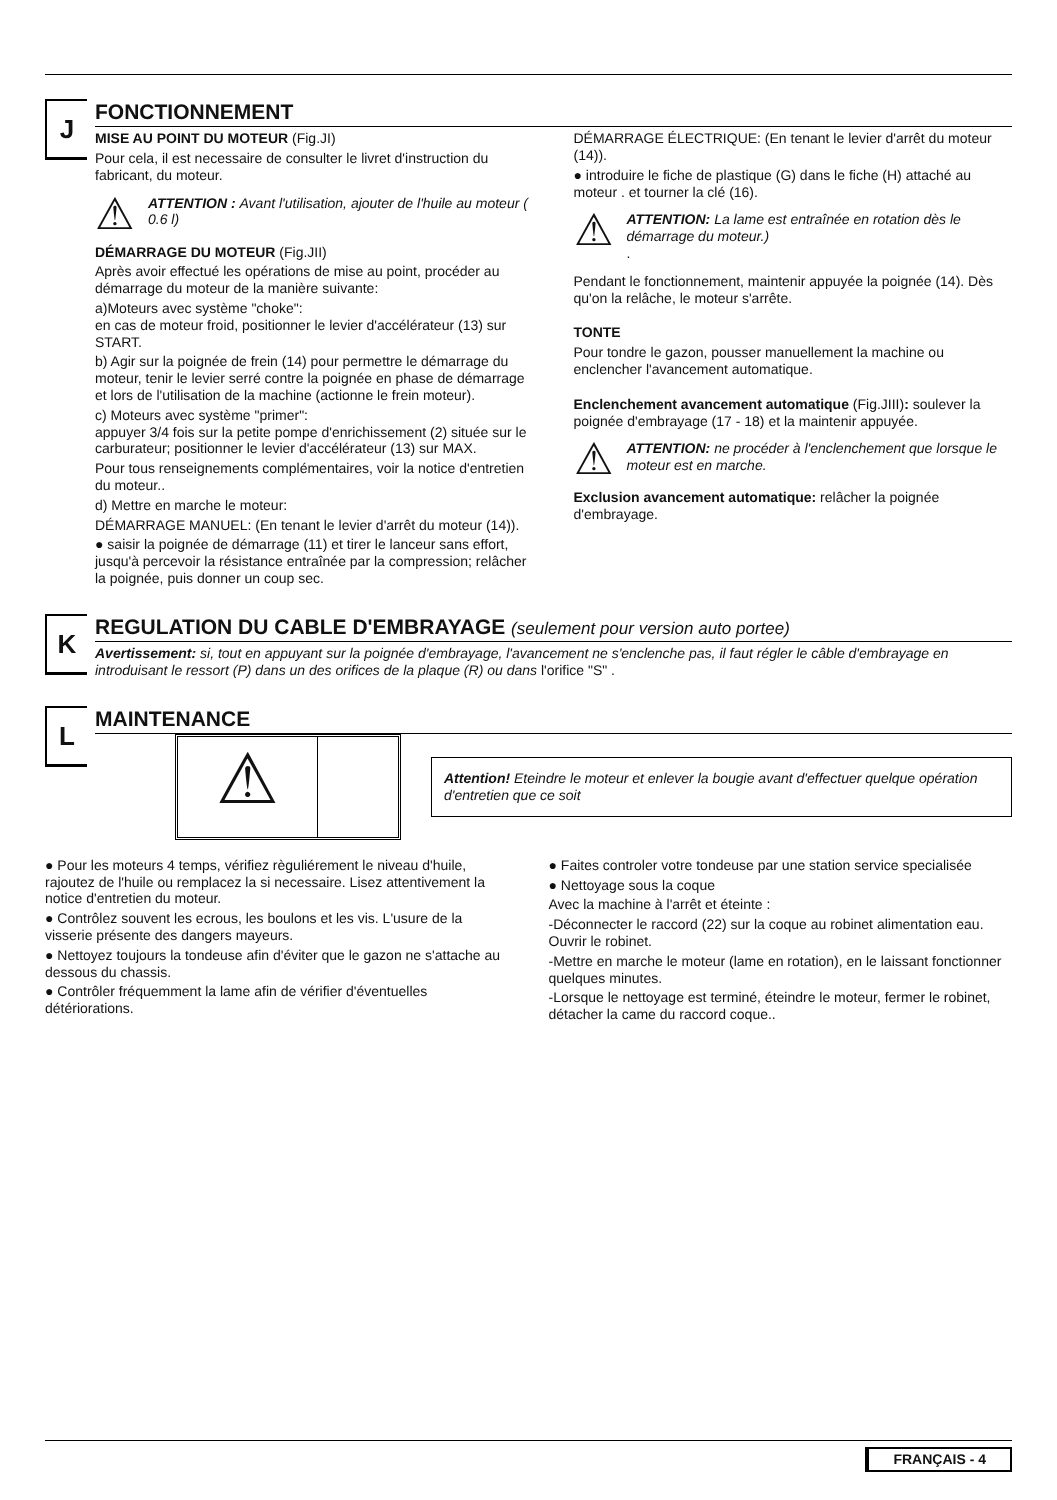J
FONCTIONNEMENT
MISE AU POINT DU MOTEUR (Fig.JI)
Pour cela, il est necessaire de consulter le livret d'instruction du fabricant, du moteur.
⚠
ATTENTION : Avant l'utilisation, ajouter de l'huile au moteur ( 0.6 l)
DÉMARRAGE DU MOTEUR (Fig.JII)
Après avoir effectué les opérations de mise au point, procéder au démarrage du moteur de la manière suivante:
a)Moteurs avec système "choke":
en cas de moteur froid, positionner le levier d'accélérateur (13) sur START.
b) Agir sur la poignée de frein (14) pour permettre le démarrage du moteur, tenir le levier serré contre la poignée en phase de démarrage et lors de l'utilisation de la machine (actionne le frein moteur).
c) Moteurs avec système "primer":
appuyer 3/4 fois sur la petite pompe d'enrichissement (2) située sur le carburateur; positionner le levier d'accélérateur (13) sur MAX.
Pour tous renseignements complémentaires, voir la notice d'entretien du moteur..
d) Mettre en marche le moteur:
DÉMARRAGE MANUEL: (En tenant le levier d'arrêt du moteur (14)).
● saisir la poignée de démarrage (11) et tirer le lanceur sans effort, jusqu'à percevoir la résistance entraînée par la compression; relâcher la poignée, puis donner un coup sec.
DÉMARRAGE ÉLECTRIQUE: (En tenant le levier d'arrêt du moteur (14)).
● introduire le fiche de plastique (G) dans le fiche (H) attaché au moteur . et tourner la clé (16).
⚠
ATTENTION: La lame est entraînée en rotation dès le démarrage du moteur.)
.
Pendant le fonctionnement, maintenir appuyée la poignée (14). Dès qu'on la relâche, le moteur s'arrête.
TONTE
Pour tondre le gazon, pousser manuellement la machine ou enclencher l'avancement automatique.
Enclenchement avancement automatique (Fig.JIII): soulever la poignée d'embrayage (17 - 18) et la maintenir appuyée.
⚠
ATTENTION: ne procéder à l'enclenchement que lorsque le moteur est en marche.
Exclusion avancement automatique: relâcher la poignée d'embrayage.
K
REGULATION DU CABLE D'EMBRAYAGE (seulement pour version auto portee)
Avertissement: si, tout en appuyant sur la poignée d'embrayage, l'avancement ne s'enclenche pas, il faut régler le câble d'embrayage en introduisant le ressort (P) dans un des orifices de la plaque (R) ou dans l'orifice "S" .
L
MAINTENANCE
⚠
Attention! Eteindre le moteur et enlever la bougie avant d'effectuer quelque opération d'entretien que ce soit
● Pour les moteurs 4 temps, vérifiez règuliérement le niveau d'huile, rajoutez de l'huile ou remplacez la si necessaire. Lisez attentivement la notice d'entretien du moteur.
● Contrôlez souvent les ecrous, les boulons et les vis. L'usure de la visserie présente des dangers mayeurs.
● Nettoyez toujours la tondeuse afin d'éviter que le gazon ne s'attache au dessous du chassis.
● Contrôler fréquemment la lame afin de vérifier d'éventuelles détériorations.
● Faites controler votre tondeuse par une station service specialisée
● Nettoyage sous la coque
Avec la machine à l'arrêt et éteinte :
-Déconnecter le raccord (22) sur la coque au robinet alimentation eau. Ouvrir le robinet.
-Mettre en marche le moteur (lame en rotation), en le laissant fonctionner quelques minutes.
-Lorsque le nettoyage est terminé, éteindre le moteur, fermer le robinet, détacher la came du raccord coque..
FRANÇAIS - 4